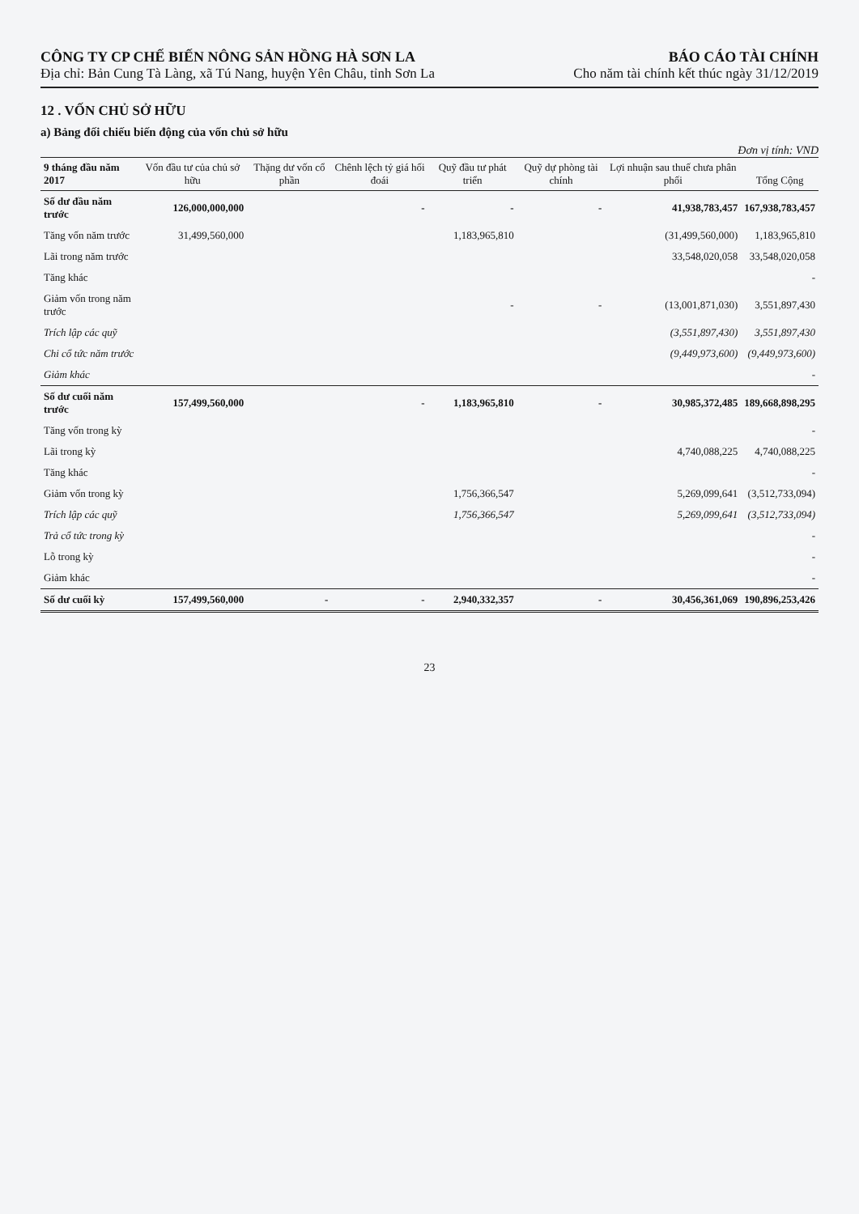CÔNG TY CP CHẾ BIẾN NÔNG SẢN HỒNG HÀ SƠN LA
Địa chỉ: Bản Cung Tà Làng, xã Tú Nang, huyện Yên Châu, tỉnh Sơn La
BÁO CÁO TÀI CHÍNH
Cho năm tài chính kết thúc ngày 31/12/2019
12 . VỐN CHỦ SỞ HỮU
a) Bảng đối chiếu biến động của vốn chủ sở hữu
Đơn vị tính: VND
| 9 tháng đầu năm 2017 | Vốn đầu tư của chủ sở hữu | Thặng dư vốn cổ phần | Chênh lệch tỷ giá hối đoái | Quỹ đầu tư phát triển | Quỹ dự phòng tài chính | Lợi nhuận sau thuế chưa phân phối | Tổng Cộng |
| --- | --- | --- | --- | --- | --- | --- | --- |
| Số dư đầu năm trước | 126,000,000,000 | | - | - | - | 41,938,783,457 | 167,938,783,457 |
| Tăng vốn năm trước | 31,499,560,000 | | | 1,183,965,810 | | (31,499,560,000) | 1,183,965,810 |
| Lãi trong năm trước | | | | | | 33,548,020,058 | 33,548,020,058 |
| Tăng khác | | | | | | | - |
| Giảm vốn trong năm trước | | | | - | - | (13,001,871,030) | 3,551,897,430 |
| Trích lập các quỹ | | | | | | (3,551,897,430) | 3,551,897,430 |
| Chi cổ tức năm trước | | | | | | (9,449,973,600) | (9,449,973,600) |
| Giảm khác | | | | | | | - |
| Số dư cuối năm trước | 157,499,560,000 | | - | 1,183,965,810 | - | 30,985,372,485 | 189,668,898,295 |
| Tăng vốn trong kỳ | | | | | | | - |
| Lãi trong kỳ | | | | | | 4,740,088,225 | 4,740,088,225 |
| Tăng khác | | | | | | | - |
| Giảm vốn trong kỳ | | | | 1,756,366,547 | | 5,269,099,641 | (3,512,733,094) |
| Trích lập các quỹ | | | | 1,756,366,547 | | 5,269,099,641 | (3,512,733,094) |
| Trả cổ tức trong kỳ | | | | | | | - |
| Lỗ trong kỳ | | | | | | | - |
| Giảm khác | | | | | | | - |
| Số dư cuối kỳ | 157,499,560,000 | - | - | 2,940,332,357 | - | 30,456,361,069 | 190,896,253,426 |
23